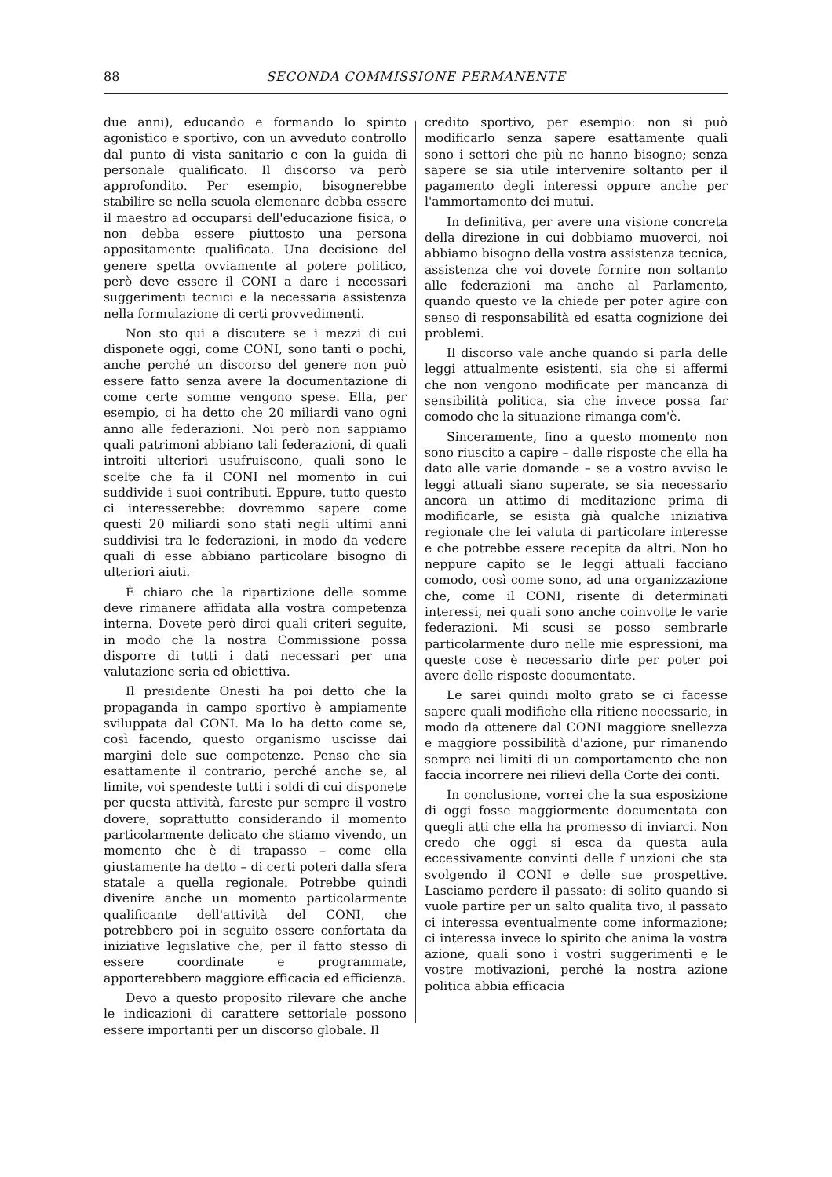88 SECONDA COMMISSIONE PERMANENTE
due anni), educando e formando lo spirito agonistico e sportivo, con un avveduto controllo dal punto di vista sanitario e con la guida di personale qualificato. Il discorso va però approfondito. Per esempio, bisognerebbe stabilire se nella scuola elemenare debba essere il maestro ad occuparsi dell'educazione fisica, o non debba essere piuttosto una persona appositamente qualificata. Una decisione del genere spetta ovviamente al potere politico, però deve essere il CONI a dare i necessari suggerimenti tecnici e la necessaria assistenza nella formulazione di certi provvedimenti.
Non sto qui a discutere se i mezzi di cui disponete oggi, come CONI, sono tanti o pochi, anche perché un discorso del genere non può essere fatto senza avere la documentazione di come certe somme vengono spese. Ella, per esempio, ci ha detto che 20 miliardi vano ogni anno alle federazioni. Noi però non sappiamo quali patrimoni abbiano tali federazioni, di quali introiti ulteriori usufruiscono, quali sono le scelte che fa il CONI nel momento in cui suddivide i suoi contributi. Eppure, tutto questo ci interesserebbe: dovremmo sapere come questi 20 miliardi sono stati negli ultimi anni suddivisi tra le federazioni, in modo da vedere quali di esse abbiano particolare bisogno di ulteriori aiuti.
È chiaro che la ripartizione delle somme deve rimanere affidata alla vostra competenza interna. Dovete però dirci quali criteri seguite, in modo che la nostra Commissione possa disporre di tutti i dati necessari per una valutazione seria ed obiettiva.
Il presidente Onesti ha poi detto che la propaganda in campo sportivo è ampiamente sviluppata dal CONI. Ma lo ha detto come se, così facendo, questo organismo uscisse dai margini dele sue competenze. Penso che sia esattamente il contrario, perché anche se, al limite, voi spendeste tutti i soldi di cui disponete per questa attività, fareste pur sempre il vostro dovere, soprattutto considerando il momento particolarmente delicato che stiamo vivendo, un momento che è di trapasso – come ella giustamente ha detto – di certi poteri dalla sfera statale a quella regionale. Potrebbe quindi divenire anche un momento particolarmente qualificante dell'attività del CONI, che potrebbero poi in seguito essere confortata da iniziative legislative che, per il fatto stesso di essere coordinate e programmate, apporterebbero maggiore efficacia ed efficienza.
Devo a questo proposito rilevare che anche le indicazioni di carattere settoriale possono essere importanti per un discorso globale. Il
credito sportivo, per esempio: non si può modificarlo senza sapere esattamente quali sono i settori che più ne hanno bisogno; senza sapere se sia utile intervenire soltanto per il pagamento degli interessi oppure anche per l'ammortamento dei mutui.
In definitiva, per avere una visione concreta della direzione in cui dobbiamo muoverci, noi abbiamo bisogno della vostra assistenza tecnica, assistenza che voi dovete fornire non soltanto alle federazioni ma anche al Parlamento, quando questo ve la chiede per poter agire con senso di responsabilità ed esatta cognizione dei problemi.
Il discorso vale anche quando si parla delle leggi attualmente esistenti, sia che si affermi che non vengono modificate per mancanza di sensibilità politica, sia che invece possa far comodo che la situazione rimanga com'è.
Sinceramente, fino a questo momento non sono riuscito a capire – dalle risposte che ella ha dato alle varie domande – se a vostro avviso le leggi attuali siano superate, se sia necessario ancora un attimo di meditazione prima di modificarle, se esista già qualche iniziativa regionale che lei valuta di particolare interesse e che potrebbe essere recepita da altri. Non ho neppure capito se le leggi attuali facciano comodo, così come sono, ad una organizzazione che, come il CONI, risente di determinati interessi, nei quali sono anche coinvolte le varie federazioni. Mi scusi se posso sembrarle particolarmente duro nelle mie espressioni, ma queste cose è necessario dirle per poter poi avere delle risposte documentate.
Le sarei quindi molto grato se ci facesse sapere quali modifiche ella ritiene necessarie, in modo da ottenere dal CONI maggiore snellezza e maggiore possibilità d'azione, pur rimanendo sempre nei limiti di un comportamento che non faccia incorrere nei rilievi della Corte dei conti.
In conclusione, vorrei che la sua esposizione di oggi fosse maggiormente documentata con quegli atti che ella ha promesso di inviarci. Non credo che oggi si esca da questa aula eccessivamente convinti delle f unzioni che sta svolgendo il CONI e delle sue prospettive. Lasciamo perdere il passato: di solito quando si vuole partire per un salto qualita tivo, il passato ci interessa eventualmente come informazione; ci interessa invece lo spirito che anima la vostra azione, quali sono i vostri suggerimenti e le vostre motivazioni, perché la nostra azione politica abbia efficacia